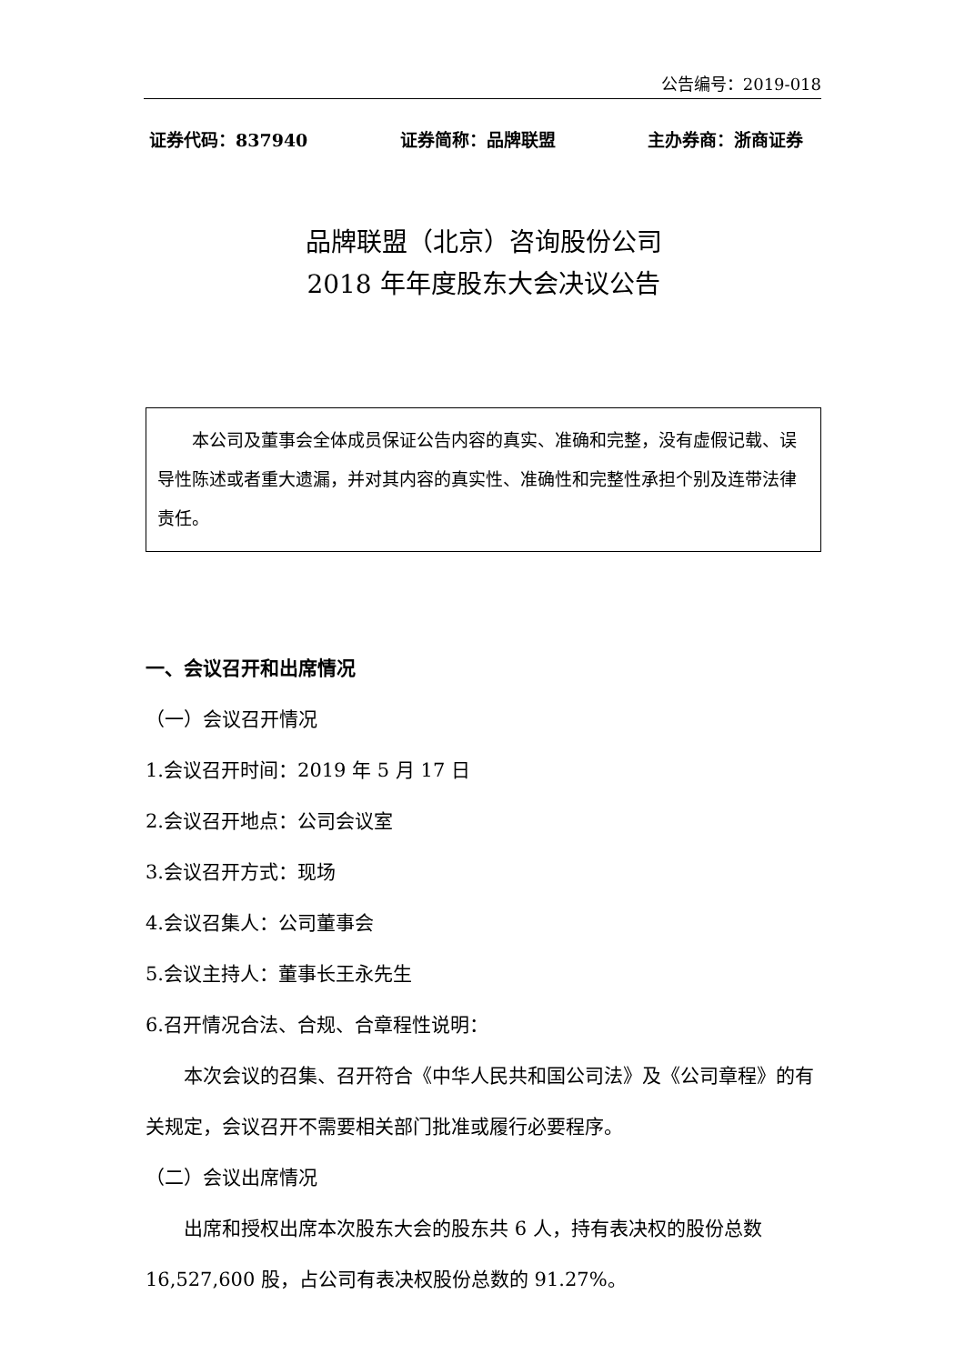公告编号：2019-018
证券代码：837940 证券简称：品牌联盟 主办券商：浙商证券
品牌联盟（北京）咨询股份公司
2018 年年度股东大会决议公告
本公司及董事会全体成员保证公告内容的真实、准确和完整，没有虚假记载、误导性陈述或者重大遗漏，并对其内容的真实性、准确性和完整性承担个别及连带法律责任。
一、会议召开和出席情况
（一）会议召开情况
1.会议召开时间：2019 年 5 月 17 日
2.会议召开地点：公司会议室
3.会议召开方式：现场
4.会议召集人：公司董事会
5.会议主持人：董事长王永先生
6.召开情况合法、合规、合章程性说明：
本次会议的召集、召开符合《中华人民共和国公司法》及《公司章程》的有关规定，会议召开不需要相关部门批准或履行必要程序。
（二）会议出席情况
出席和授权出席本次股东大会的股东共 6 人，持有表决权的股份总数 16,527,600 股，占公司有表决权股份总数的 91.27%。